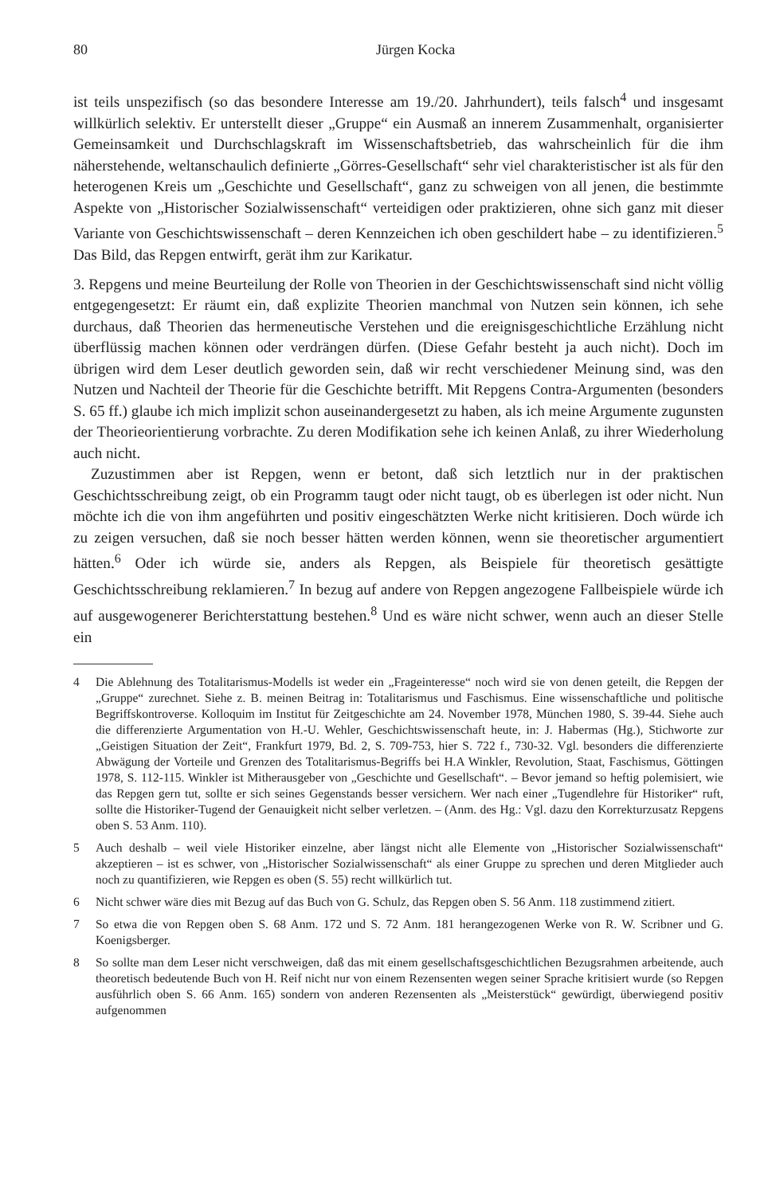80 Jürgen Kocka
ist teils unspezifisch (so das besondere Interesse am 19./20. Jahrhundert), teils falsch<sup>4</sup> und insgesamt willkürlich selektiv. Er unterstellt dieser „Gruppe“ ein Ausmaß an innerem Zusammenhalt, organisierter Gemeinsamkeit und Durchschlagskraft im Wissenschaftsbetrieb, das wahrscheinlich für die ihm näherstehende, weltanschaulich definierte „Görres-Gesellschaft“ sehr viel charakteristischer ist als für den heterogenen Kreis um „Geschichte und Gesellschaft“, ganz zu schweigen von all jenen, die bestimmte Aspekte von „Historischer Sozialwissenschaft“ verteidigen oder praktizieren, ohne sich ganz mit dieser Variante von Geschichtswissenschaft – deren Kennzeichen ich oben geschildert habe – zu identifizieren.<sup>5</sup> Das Bild, das Repgen entwirft, gerät ihm zur Karikatur.
3. Repgens und meine Beurteilung der Rolle von Theorien in der Geschichtswissenschaft sind nicht völlig entgegengesetzt: Er räumt ein, daß explizite Theorien manchmal von Nutzen sein können, ich sehe durchaus, daß Theorien das hermeneutische Verstehen und die ereignisgeschichtliche Erzählung nicht überflüssig machen können oder verdrängen dürfen. (Diese Gefahr besteht ja auch nicht). Doch im übrigen wird dem Leser deutlich geworden sein, daß wir recht verschiedener Meinung sind, was den Nutzen und Nachteil der Theorie für die Geschichte betrifft. Mit Repgens Contra-Argumenten (besonders S. 65 ff.) glaube ich mich implizit schon auseinandergesetzt zu haben, als ich meine Argumente zugunsten der Theorieorientierung vorbrachte. Zu deren Modifikation sehe ich keinen Anlaß, zu ihrer Wiederholung auch nicht.
Zuzustimmen aber ist Repgen, wenn er betont, daß sich letztlich nur in der praktischen Geschichtsschreibung zeigt, ob ein Programm taugt oder nicht taugt, ob es überlegen ist oder nicht. Nun möchte ich die von ihm angeführten und positiv eingeschätzten Werke nicht kritisieren. Doch würde ich zu zeigen versuchen, daß sie noch besser hätten werden können, wenn sie theoretischer argumentiert hätten.<sup>6</sup> Oder ich würde sie, anders als Repgen, als Beispiele für theoretisch gesättigte Geschichtsschreibung reklamieren.<sup>7</sup> In bezug auf andere von Repgen angezogene Fallbeispiele würde ich auf ausgewogenerer Berichterstattung bestehen.<sup>8</sup> Und es wäre nicht schwer, wenn auch an dieser Stelle ein
4 Die Ablehnung des Totalitarismus-Modells ist weder ein „Frageinteresse“ noch wird sie von denen geteilt, die Repgen der „Gruppe“ zurechnet. Siehe z. B. meinen Beitrag in: Totalitarismus und Faschismus. Eine wissenschaftliche und politische Begriffskontroverse. Kolloquim im Institut für Zeitgeschichte am 24. November 1978, München 1980, S. 39-44. Siehe auch die differenzierte Argumentation von H.-U. Wehler, Geschichtswissenschaft heute, in: J. Habermas (Hg.), Stichworte zur „Geistigen Situation der Zeit“, Frankfurt 1979, Bd. 2, S. 709-753, hier S. 722 f., 730-32. Vgl. besonders die differenzierte Abwägung der Vorteile und Grenzen des Totalitarismus-Begriffs bei H.A Winkler, Revolution, Staat, Faschismus, Göttingen 1978, S. 112-115. Winkler ist Mitherausgeber von „Geschichte und Gesellschaft“. – Bevor jemand so heftig polemisiert, wie das Repgen gern tut, sollte er sich seines Gegenstands besser versichern. Wer nach einer „Tugendlehre für Historiker“ ruft, sollte die Historiker-Tugend der Genauigkeit nicht selber verletzen. – (Anm. des Hg.: Vgl. dazu den Korrekturzusatz Repgens oben S. 53 Anm. 110).
5 Auch deshalb – weil viele Historiker einzelne, aber längst nicht alle Elemente von „Historischer Sozialwissenschaft“ akzeptieren – ist es schwer, von „Historischer Sozialwissenschaft“ als einer Gruppe zu sprechen und deren Mitglieder auch noch zu quantifizieren, wie Repgen es oben (S. 55) recht willkürlich tut.
6 Nicht schwer wäre dies mit Bezug auf das Buch von G. Schulz, das Repgen oben S. 56 Anm. 118 zustimmend zitiert.
7 So etwa die von Repgen oben S. 68 Anm. 172 und S. 72 Anm. 181 herangezogenen Werke von R. W. Scribner und G. Koenigsberger.
8 So sollte man dem Leser nicht verschweigen, daß das mit einem gesellschaftsgeschichtlichen Bezugsrahmen arbeitende, auch theoretisch bedeutende Buch von H. Reif nicht nur von einem Rezensenten wegen seiner Sprache kritisiert wurde (so Repgen ausführlich oben S. 66 Anm. 165) sondern von anderen Rezensenten als „Meisterstück“ gewürdigt, überwiegend positiv aufgenommen